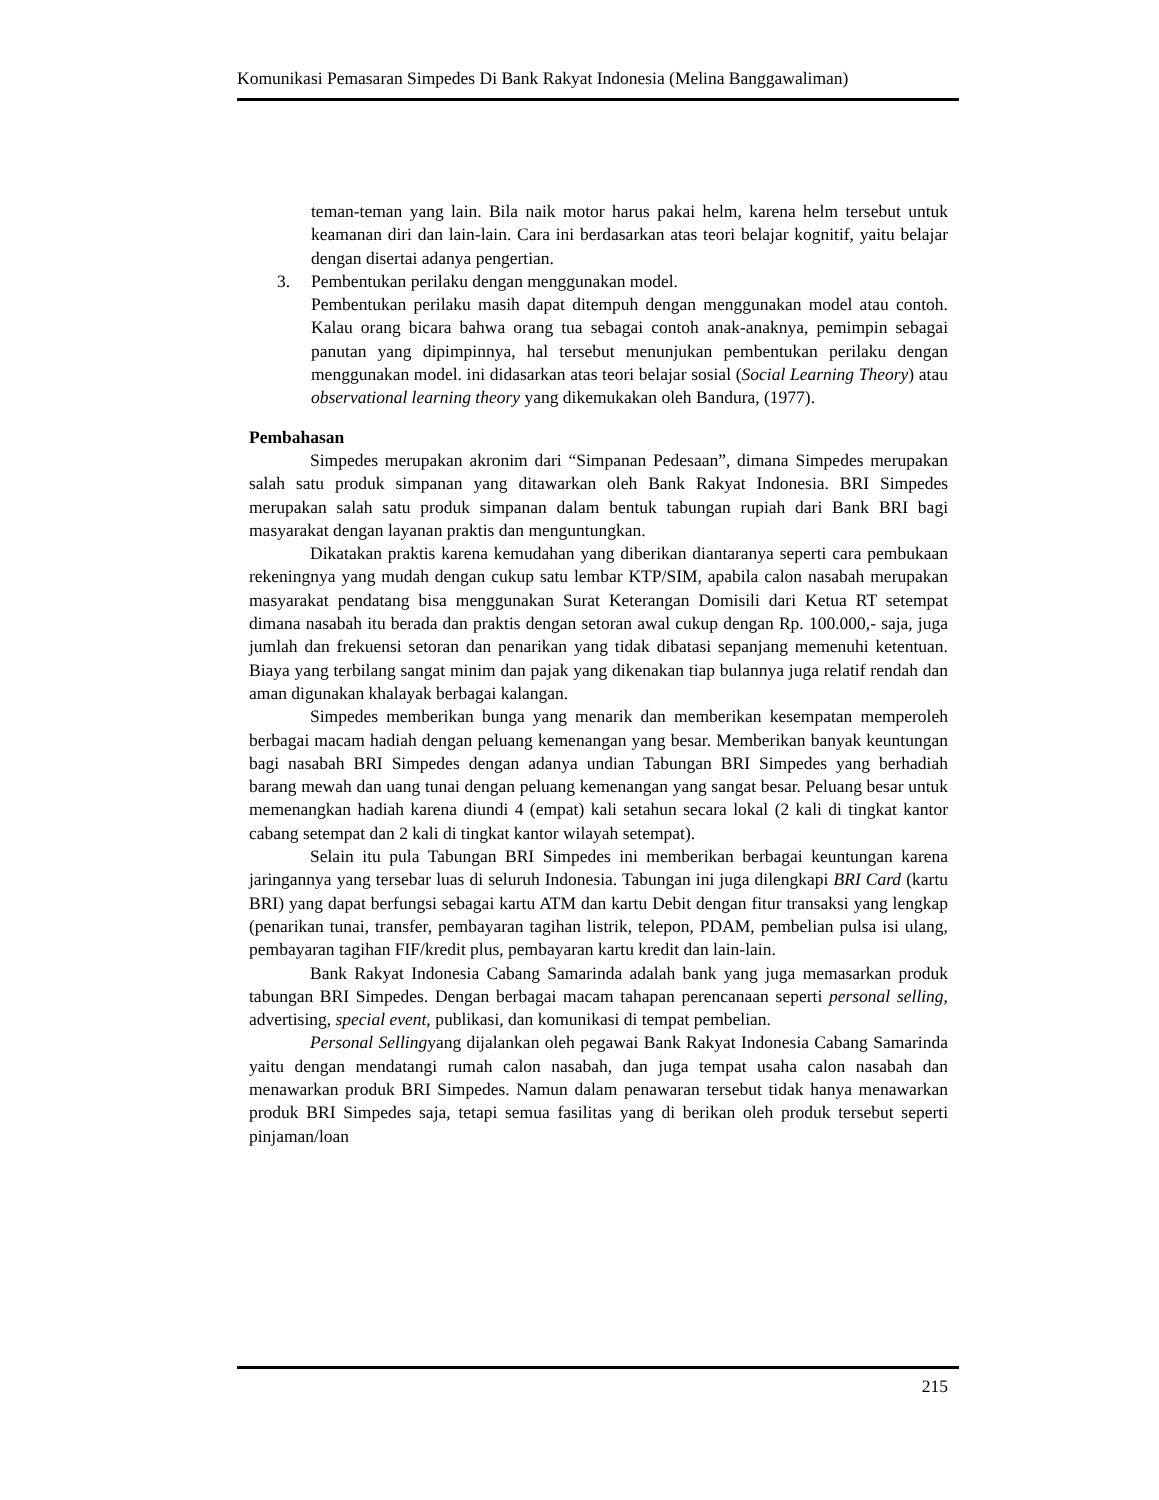Komunikasi Pemasaran Simpedes Di Bank Rakyat Indonesia (Melina Banggawaliman)
teman-teman yang lain. Bila naik motor harus pakai helm, karena helm tersebut untuk keamanan diri dan lain-lain. Cara ini berdasarkan atas teori belajar kognitif, yaitu belajar dengan disertai adanya pengertian.
3. Pembentukan perilaku dengan menggunakan model.
Pembentukan perilaku masih dapat ditempuh dengan menggunakan model atau contoh. Kalau orang bicara bahwa orang tua sebagai contoh anak-anaknya, pemimpin sebagai panutan yang dipimpinnya, hal tersebut menunjukan pembentukan perilaku dengan menggunakan model. ini didasarkan atas teori belajar sosial (Social Learning Theory) atau observational learning theory yang dikemukakan oleh Bandura, (1977).
Pembahasan
Simpedes merupakan akronim dari “Simpanan Pedesaan”, dimana Simpedes merupakan salah satu produk simpanan yang ditawarkan oleh Bank Rakyat Indonesia. BRI Simpedes merupakan salah satu produk simpanan dalam bentuk tabungan rupiah dari Bank BRI bagi masyarakat dengan layanan praktis dan menguntungkan.
Dikatakan praktis karena kemudahan yang diberikan diantaranya seperti cara pembukaan rekeningnya yang mudah dengan cukup satu lembar KTP/SIM, apabila calon nasabah merupakan masyarakat pendatang bisa menggunakan Surat Keterangan Domisili dari Ketua RT setempat dimana nasabah itu berada dan praktis dengan setoran awal cukup dengan Rp. 100.000,- saja, juga jumlah dan frekuensi setoran dan penarikan yang tidak dibatasi sepanjang memenuhi ketentuan. Biaya yang terbilang sangat minim dan pajak yang dikenakan tiap bulannya juga relatif rendah dan aman digunakan khalayak berbagai kalangan.
Simpedes memberikan bunga yang menarik dan memberikan kesempatan memperoleh berbagai macam hadiah dengan peluang kemenangan yang besar. Memberikan banyak keuntungan bagi nasabah BRI Simpedes dengan adanya undian Tabungan BRI Simpedes yang berhadiah barang mewah dan uang tunai dengan peluang kemenangan yang sangat besar. Peluang besar untuk memenangkan hadiah karena diundi 4 (empat) kali setahun secara lokal (2 kali di tingkat kantor cabang setempat dan 2 kali di tingkat kantor wilayah setempat).
Selain itu pula Tabungan BRI Simpedes ini memberikan berbagai keuntungan karena jaringannya yang tersebar luas di seluruh Indonesia. Tabungan ini juga dilengkapi BRI Card (kartu BRI) yang dapat berfungsi sebagai kartu ATM dan kartu Debit dengan fitur transaksi yang lengkap (penarikan tunai, transfer, pembayaran tagihan listrik, telepon, PDAM, pembelian pulsa isi ulang, pembayaran tagihan FIF/kredit plus, pembayaran kartu kredit dan lain-lain.
Bank Rakyat Indonesia Cabang Samarinda adalah bank yang juga memasarkan produk tabungan BRI Simpedes. Dengan berbagai macam tahapan perencanaan seperti personal selling, advertising, special event, publikasi, dan komunikasi di tempat pembelian.
Personal Sellingyang dijalankan oleh pegawai Bank Rakyat Indonesia Cabang Samarinda yaitu dengan mendatangi rumah calon nasabah, dan juga tempat usaha calon nasabah dan menawarkan produk BRI Simpedes. Namun dalam penawaran tersebut tidak hanya menawarkan produk BRI Simpedes saja, tetapi semua fasilitas yang di berikan oleh produk tersebut seperti pinjaman/loan
215